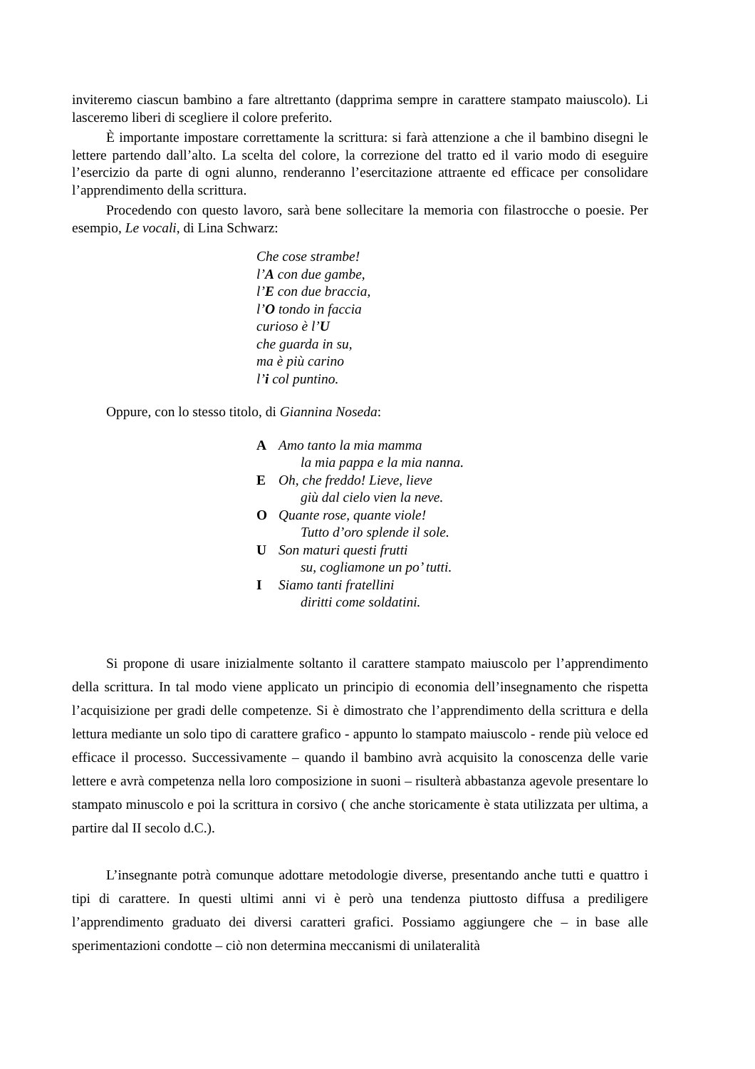inviteremo ciascun bambino a fare altrettanto (dapprima sempre in carattere stampato maiuscolo). Li lasceremo liberi di scegliere il colore preferito.
È importante impostare correttamente la scrittura: si farà attenzione a che il bambino disegni le lettere partendo dall’alto. La scelta del colore, la correzione del tratto ed il vario modo di eseguire l’esercizio da parte di ogni alunno, renderanno l’esercitazione attraente ed efficace per consolidare l’apprendimento della scrittura.
Procedendo con questo lavoro, sarà bene sollecitare la memoria con filastrocche o poesie. Per esempio, Le vocali, di Lina Schwarz:
Che cose strambe!
l’A con due gambe,
l’E con due braccia,
l’O tondo in faccia
curioso è l’U
che guarda in su,
ma è più carino
l’i col puntino.
Oppure, con lo stesso titolo, di Giannina Noseda:
A Amo tanto la mia mamma
la mia pappa e la mia nanna.
E Oh, che freddo! Lieve, lieve
giù dal cielo vien la neve.
O Quante rose, quante viole!
Tutto d’oro splende il sole.
U Son maturi questi frutti
su, cogliamone un po’ tutti.
I Siamo tanti fratellini
diritti come soldatini.
Si propone di usare inizialmente soltanto il carattere stampato maiuscolo per l’apprendimento della scrittura. In tal modo viene applicato un principio di economia dell’insegnamento che rispetta l’acquisizione per gradi delle competenze. Si è dimostrato che l’apprendimento della scrittura e della lettura mediante un solo tipo di carattere grafico - appunto lo stampato maiuscolo - rende più veloce ed efficace il processo. Successivamente – quando il bambino avrà acquisito la conoscenza delle varie lettere e avrà competenza nella loro composizione in suoni – risulterà abbastanza agevole presentare lo stampato minuscolo e poi la scrittura in corsivo ( che anche storicamente è stata utilizzata per ultima, a partire dal II secolo d.C.).
L’insegnante potrà comunque adottare metodologie diverse, presentando anche tutti e quattro i tipi di carattere. In questi ultimi anni vi è però una tendenza piuttosto diffusa a prediligere l’apprendimento graduato dei diversi caratteri grafici. Possiamo aggiungere che – in base alle sperimentazioni condotte – ciò non determina meccanismi di unilateralità